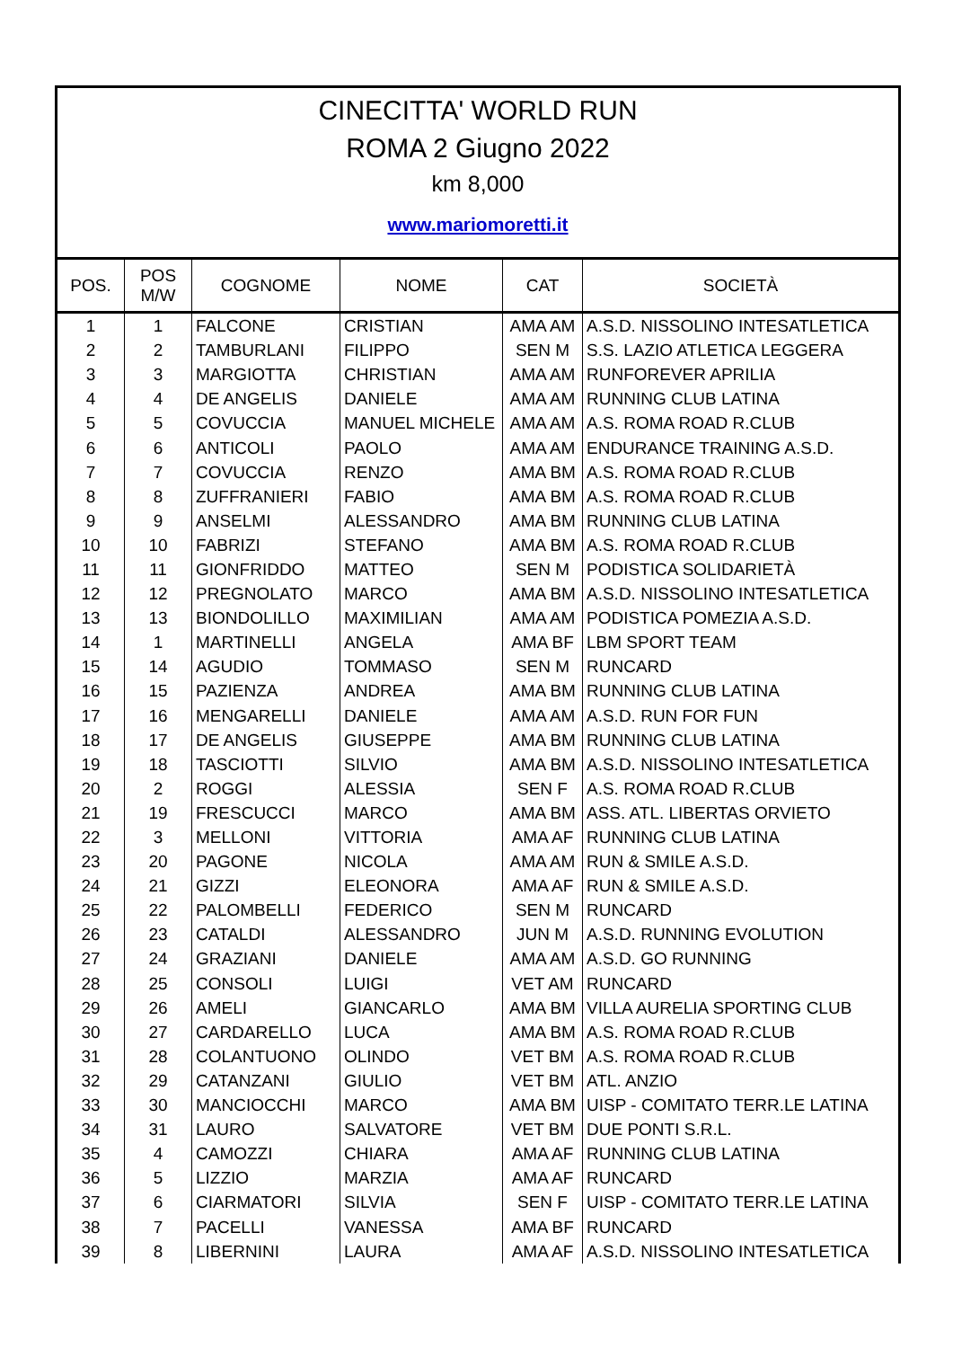CINECITTA' WORLD RUN
ROMA 2 Giugno 2022
km 8,000
www.mariomoretti.it
| POS. | POS M/W | COGNOME | NOME | CAT | SOCIETÀ |
| --- | --- | --- | --- | --- | --- |
| 1 | 1 | FALCONE | CRISTIAN | AMA AM | A.S.D. NISSOLINO INTESATLETICA |
| 2 | 2 | TAMBURLANI | FILIPPO | SEN M | S.S. LAZIO ATLETICA LEGGERA |
| 3 | 3 | MARGIOTTA | CHRISTIAN | AMA AM | RUNFOREVER APRILIA |
| 4 | 4 | DE ANGELIS | DANIELE | AMA AM | RUNNING CLUB LATINA |
| 5 | 5 | COVUCCIA | MANUEL MICHELE | AMA AM | A.S. ROMA ROAD R.CLUB |
| 6 | 6 | ANTICOLI | PAOLO | AMA AM | ENDURANCE TRAINING A.S.D. |
| 7 | 7 | COVUCCIA | RENZO | AMA BM | A.S. ROMA ROAD R.CLUB |
| 8 | 8 | ZUFFRANIERI | FABIO | AMA BM | A.S. ROMA ROAD R.CLUB |
| 9 | 9 | ANSELMI | ALESSANDRO | AMA BM | RUNNING CLUB LATINA |
| 10 | 10 | FABRIZI | STEFANO | AMA BM | A.S. ROMA ROAD R.CLUB |
| 11 | 11 | GIONFRIDDO | MATTEO | SEN M | PODISTICA SOLIDARIETÀ |
| 12 | 12 | PREGNOLATO | MARCO | AMA BM | A.S.D. NISSOLINO INTESATLETICA |
| 13 | 13 | BIONDOLILLO | MAXIMILIAN | AMA AM | PODISTICA POMEZIA A.S.D. |
| 14 | 1 | MARTINELLI | ANGELA | AMA BF | LBM SPORT TEAM |
| 15 | 14 | AGUDIO | TOMMASO | SEN M | RUNCARD |
| 16 | 15 | PAZIENZA | ANDREA | AMA BM | RUNNING CLUB LATINA |
| 17 | 16 | MENGARELLI | DANIELE | AMA AM | A.S.D. RUN FOR FUN |
| 18 | 17 | DE ANGELIS | GIUSEPPE | AMA BM | RUNNING CLUB LATINA |
| 19 | 18 | TASCIOTTI | SILVIO | AMA BM | A.S.D. NISSOLINO INTESATLETICA |
| 20 | 2 | ROGGI | ALESSIA | SEN F | A.S. ROMA ROAD R.CLUB |
| 21 | 19 | FRESCUCCI | MARCO | AMA BM | ASS. ATL. LIBERTAS ORVIETO |
| 22 | 3 | MELLONI | VITTORIA | AMA AF | RUNNING CLUB LATINA |
| 23 | 20 | PAGONE | NICOLA | AMA AM | RUN & SMILE A.S.D. |
| 24 | 21 | GIZZI | ELEONORA | AMA AF | RUN & SMILE A.S.D. |
| 25 | 22 | PALOMBELLI | FEDERICO | SEN M | RUNCARD |
| 26 | 23 | CATALDI | ALESSANDRO | JUN M | A.S.D. RUNNING EVOLUTION |
| 27 | 24 | GRAZIANI | DANIELE | AMA AM | A.S.D. GO RUNNING |
| 28 | 25 | CONSOLI | LUIGI | VET AM | RUNCARD |
| 29 | 26 | AMELI | GIANCARLO | AMA BM | VILLA AURELIA SPORTING CLUB |
| 30 | 27 | CARDARELLO | LUCA | AMA BM | A.S. ROMA ROAD R.CLUB |
| 31 | 28 | COLANTUONO | OLINDO | VET BM | A.S. ROMA ROAD R.CLUB |
| 32 | 29 | CATANZANI | GIULIO | VET BM | ATL. ANZIO |
| 33 | 30 | MANCIOCCHI | MARCO | AMA BM | UISP - COMITATO TERR.LE LATINA |
| 34 | 31 | LAURO | SALVATORE | VET BM | DUE PONTI S.R.L. |
| 35 | 4 | CAMOZZI | CHIARA | AMA AF | RUNNING CLUB LATINA |
| 36 | 5 | LIZZIO | MARZIA | AMA AF | RUNCARD |
| 37 | 6 | CIARMATORI | SILVIA | SEN F | UISP - COMITATO TERR.LE LATINA |
| 38 | 7 | PACELLI | VANESSA | AMA BF | RUNCARD |
| 39 | 8 | LIBERNINI | LAURA | AMA AF | A.S.D. NISSOLINO INTESATLETICA |